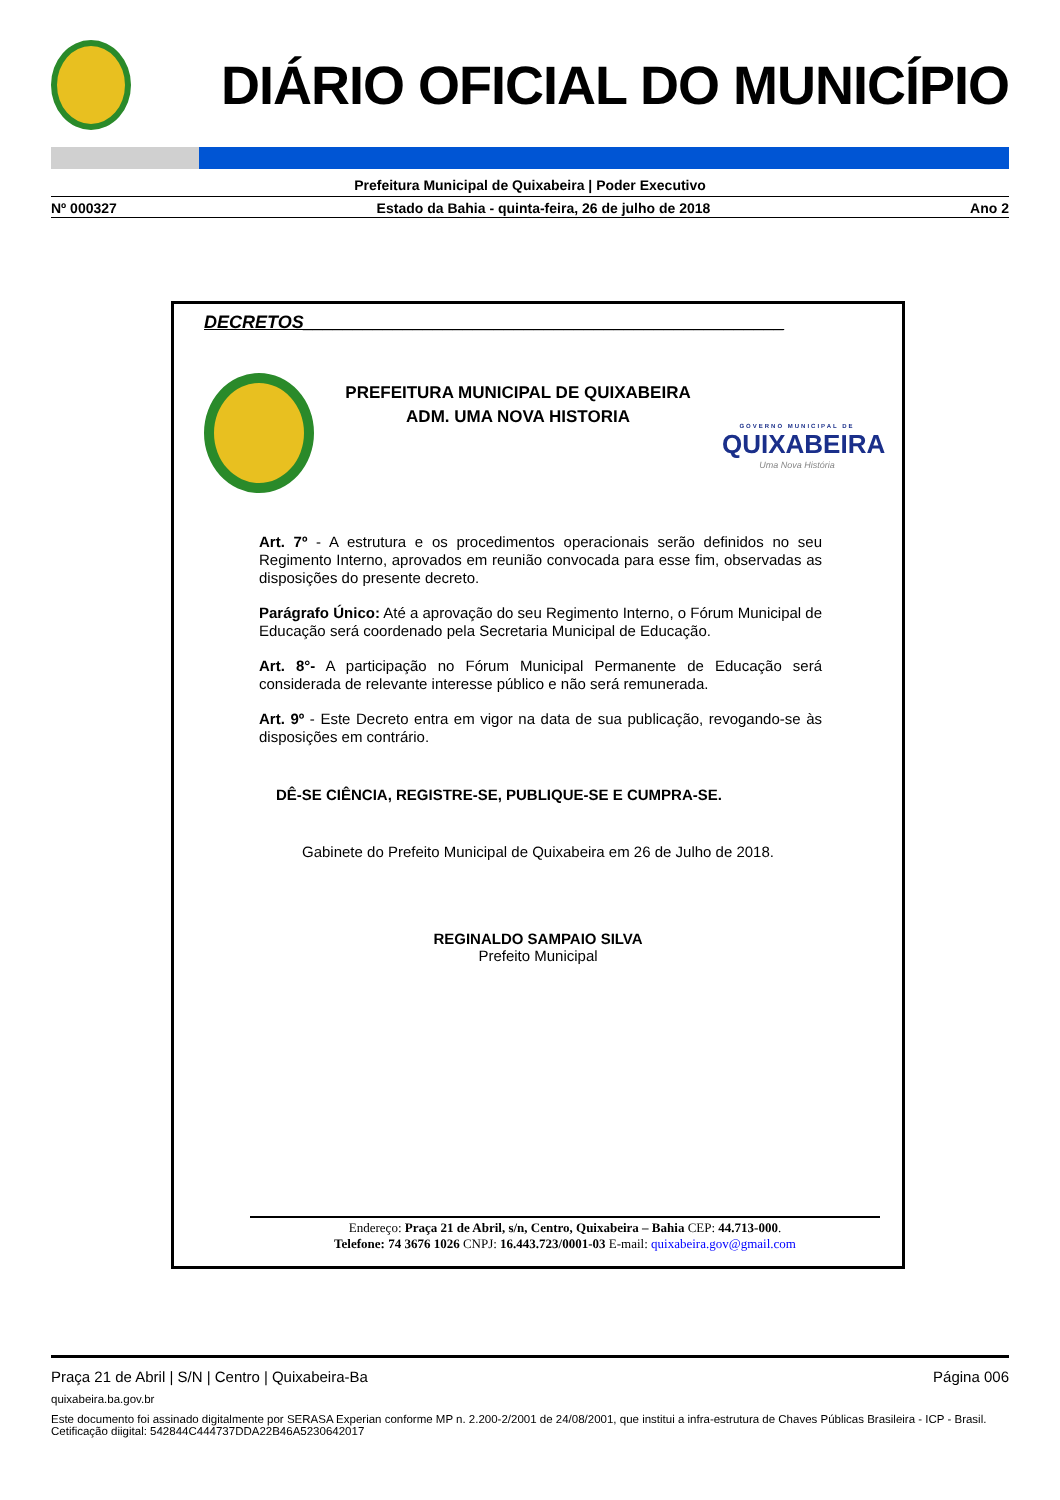DIÁRIO OFICIAL DO MUNICÍPIO
Prefeitura Municipal de Quixabeira | Poder Executivo
Nº 000327 Estado da Bahia - quinta-feira, 26 de julho de 2018 Ano 2
DECRETOS________________________________________________
PREFEITURA MUNICIPAL DE QUIXABEIRA
ADM. UMA NOVA HISTORIA
GOVERNO MUNICIPAL DE
QUIXABEIRA
Uma Nova História
Art. 7º - A estrutura e os procedimentos operacionais serão definidos no seu Regimento Interno, aprovados em reunião convocada para esse fim, observadas as disposições do presente decreto.
Parágrafo Único: Até a aprovação do seu Regimento Interno, o Fórum Municipal de Educação será coordenado pela Secretaria Municipal de Educação.
Art. 8°- A participação no Fórum Municipal Permanente de Educação será considerada de relevante interesse público e não será remunerada.
Art. 9º - Este Decreto entra em vigor na data de sua publicação, revogando-se às disposições em contrário.
DÊ-SE CIÊNCIA, REGISTRE-SE, PUBLIQUE-SE E CUMPRA-SE.
Gabinete do Prefeito Municipal de Quixabeira em 26 de Julho de 2018.
REGINALDO SAMPAIO SILVA
Prefeito Municipal
Endereço: Praça 21 de Abril, s/n, Centro, Quixabeira – Bahia CEP: 44.713-000.
Telefone: 74 3676 1026 CNPJ: 16.443.723/0001-03 E-mail: quixabeira.gov@gmail.com
Praça 21 de Abril | S/N | Centro | Quixabeira-Ba Página 006
quixabeira.ba.gov.br
Este documento foi assinado digitalmente por SERASA Experian conforme MP n. 2.200-2/2001 de 24/08/2001, que institui a infra-estrutura de Chaves Públicas Brasileira - ICP - Brasil. Cetificação diigital: 542844C444737DDA22B46A5230642017